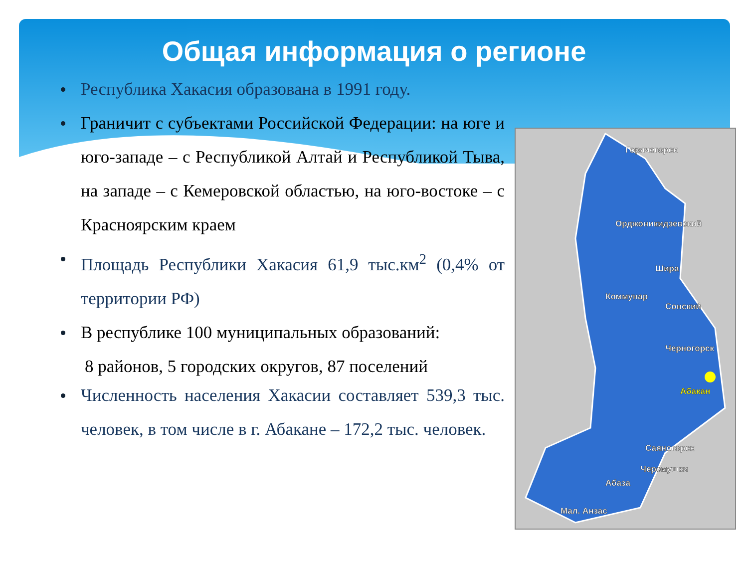Общая информация о регионе
Республика Хакасия образована в 1991 году.
Граничит с субъектами Российской Федерации: на юге и юго-западе – с Республикой Алтай и Республикой Тыва, на западе – с Кемеровской областью, на юго-востоке – с Красноярским краем
Площадь Республики Хакасия 61,9 тыс.км<sup>2</sup> (0,4% от территории РФ)
В республике 100 муниципальных образований:
8 районов, 5 городских округов, 87 поселений
Численность населения Хакасии составляет 539,3 тыс. человек, в том числе в г. Абакане – 172,2 тыс. человек.
Горячегорск
Орджоникидзевский
Шира
Коммунар
Сонский
Черногорск
Абакан
Саяногорск
Черемушки
Абаза
Мал. Анзас